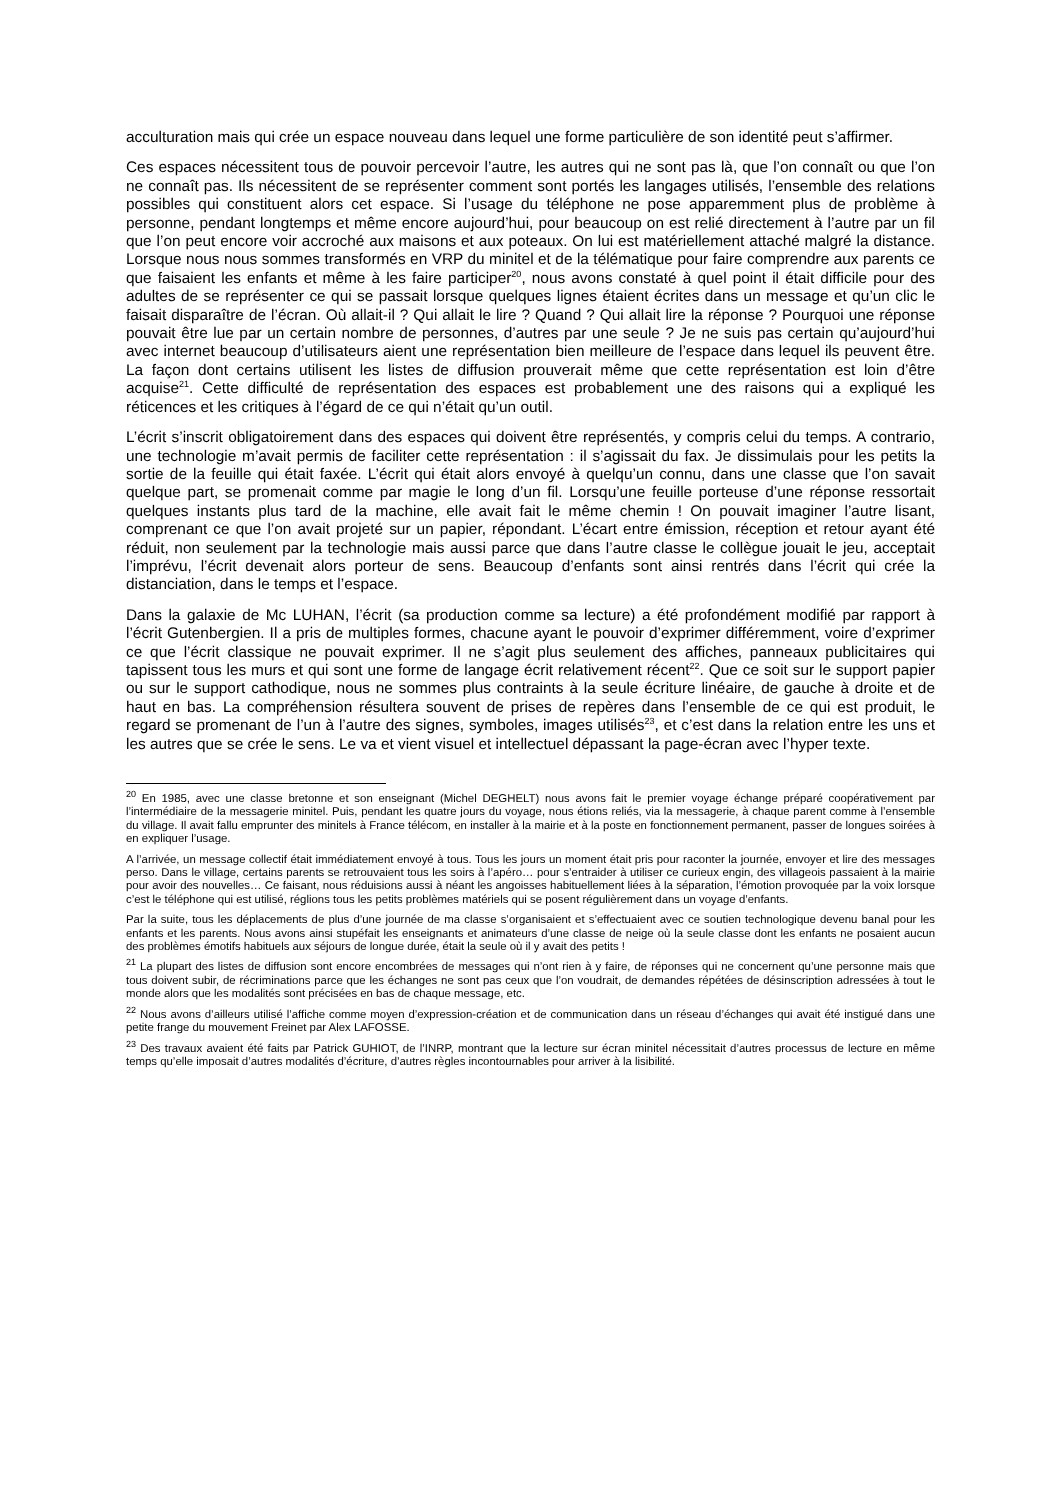acculturation mais qui crée un espace nouveau dans lequel une forme particulière de son identité peut s’affirmer.
Ces espaces nécessitent tous de pouvoir percevoir l’autre, les autres qui ne sont pas là, que l’on connaît ou que l’on ne connaît pas. Ils nécessitent de se représenter comment sont portés les langages utilisés, l’ensemble des relations possibles qui constituent alors cet espace. Si l’usage du téléphone ne pose apparemment plus de problème à personne, pendant longtemps et même encore aujourd’hui, pour beaucoup on est relié directement à l’autre par un fil que l’on peut encore voir accroché aux maisons et aux poteaux. On lui est matériellement attaché malgré la distance. Lorsque nous nous sommes transformés en VRP du minitel et de la télématique pour faire comprendre aux parents ce que faisaient les enfants et même à les faire participer<sup>20</sup>, nous avons constaté à quel point il était difficile pour des adultes de se représenter ce qui se passait lorsque quelques lignes étaient écrites dans un message et qu’un clic le faisait disparaître de l’écran. Où allait-il ? Qui allait le lire ? Quand ? Qui allait lire la réponse ? Pourquoi une réponse pouvait être lue par un certain nombre de personnes, d’autres par une seule ? Je ne suis pas certain qu’aujourd’hui avec internet beaucoup d’utilisateurs aient une représentation bien meilleure de l’espace dans lequel ils peuvent être. La façon dont certains utilisent les listes de diffusion prouverait même que cette représentation est loin d’être acquise<sup>21</sup>. Cette difficulté de représentation des espaces est probablement une des raisons qui a expliqué les réticences et les critiques à l’égard de ce qui n’était qu’un outil.
L’écrit s’inscrit obligatoirement dans des espaces qui doivent être représentés, y compris celui du temps. A contrario, une technologie m’avait permis de faciliter cette représentation : il s’agissait du fax. Je dissimulais pour les petits la sortie de la feuille qui était faxée. L’écrit qui était alors envoyé à quelqu’un connu, dans une classe que l’on savait quelque part, se promenait comme par magie le long d’un fil. Lorsqu’une feuille porteuse d’une réponse ressortait quelques instants plus tard de la machine, elle avait fait le même chemin ! On pouvait imaginer l’autre lisant, comprenant ce que l’on avait projeté sur un papier, répondant. L’écart entre émission, réception et retour ayant été réduit, non seulement par la technologie mais aussi parce que dans l’autre classe le collègue jouait le jeu, acceptait l’imprévu, l’écrit devenait alors porteur de sens. Beaucoup d’enfants sont ainsi rentrés dans l’écrit qui crée la distanciation, dans le temps et l’espace.
Dans la galaxie de Mc LUHAN, l’écrit (sa production comme sa lecture) a été profondément modifié par rapport à l’écrit Gutenbergien. Il a pris de multiples formes, chacune ayant le pouvoir d’exprimer différemment, voire d’exprimer ce que l’écrit classique ne pouvait exprimer. Il ne s’agit plus seulement des affiches, panneaux publicitaires qui tapissent tous les murs et qui sont une forme de langage écrit relativement récent<sup>22</sup>. Que ce soit sur le support papier ou sur le support cathodique, nous ne sommes plus contraints à la seule écriture linéaire, de gauche à droite et de haut en bas. La compréhension résultera souvent de prises de repères dans l’ensemble de ce qui est produit, le regard se promenant de l’un à l’autre des signes, symboles, images utilisés<sup>23</sup>, et c’est dans la relation entre les uns et les autres que se crée le sens. Le va et vient visuel et intellectuel dépassant la page-écran avec l’hyper texte.
<sup>20</sup> En 1985, avec une classe bretonne et son enseignant (Michel DEGHELT) nous avons fait le premier voyage échange préparé coopérativement par l’intermédiaire de la messagerie minitel. Puis, pendant les quatre jours du voyage, nous étions reliés, via la messagerie, à chaque parent comme à l’ensemble du village. Il avait fallu emprunter des minitels à France télécom, en installer à la mairie et à la poste en fonctionnement permanent, passer de longues soirées à en expliquer l’usage.
A l’arrivée, un message collectif était immédiatement envoyé à tous. Tous les jours un moment était pris pour raconter la journée, envoyer et lire des messages perso. Dans le village, certains parents se retrouvaient tous les soirs à l’apéro… pour s’entraider à utiliser ce curieux engin, des villageois passaient à la mairie pour avoir des nouvelles… Ce faisant, nous réduisions aussi à néant les angoisses habituellement liées à la séparation, l’émotion provoquée par la voix lorsque c’est le téléphone qui est utilisé, réglions tous les petits problèmes matériels qui se posent régulièrement dans un voyage d’enfants.
Par la suite, tous les déplacements de plus d’une journée de ma classe s’organisaient et s’effectuaient avec ce soutien technologique devenu banal pour les enfants et les parents. Nous avons ainsi stupéfait les enseignants et animateurs d’une classe de neige où la seule classe dont les enfants ne posaient aucun des problèmes émotifs habituels aux séjours de longue durée, était la seule où il y avait des petits !
<sup>21</sup> La plupart des listes de diffusion sont encore encombrées de messages qui n’ont rien à y faire, de réponses qui ne concernent qu’une personne mais que tous doivent subir, de récriminations parce que les échanges ne sont pas ceux que l’on voudrait, de demandes répétées de désinscription adressées à tout le monde alors que les modalités sont précisées en bas de chaque message, etc.
<sup>22</sup> Nous avons d’ailleurs utilisé l’affiche comme moyen d’expression-création et de communication dans un réseau d’échanges qui avait été instigué dans une petite frange du mouvement Freinet par Alex LAFOSSE.
<sup>23</sup> Des travaux avaient été faits par Patrick GUHIOT, de l’INRP, montrant que la lecture sur écran minitel nécessitait d’autres processus de lecture en même temps qu’elle imposait d’autres modalités d’écriture, d’autres règles incontournables pour arriver à la lisibilité.